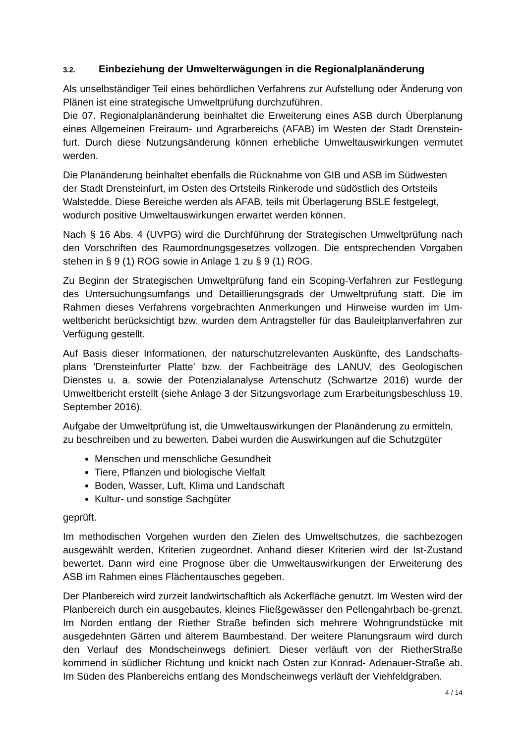3.2. Einbeziehung der Umwelterwägungen in die Regionalplanänderung
Als unselbständiger Teil eines behördlichen Verfahrens zur Aufstellung oder Änderung von Plänen ist eine strategische Umweltprüfung durchzuführen.
Die 07. Regionalplanänderung beinhaltet die Erweiterung eines ASB durch Überplanung eines Allgemeinen Freiraum- und Agrarbereichs (AFAB) im Westen der Stadt Drenstein-furt. Durch diese Nutzungsänderung können erhebliche Umweltauswirkungen vermutet werden.
Die Planänderung beinhaltet ebenfalls die Rücknahme von GIB und ASB im Südwesten der Stadt Drensteinfurt, im Osten des Ortsteils Rinkerode und südöstlich des Ortsteils Walstedde. Diese Bereiche werden als AFAB, teils mit Überlagerung BSLE festgelegt, wodurch positive Umweltauswirkungen erwartet werden können.
Nach § 16 Abs. 4 (UVPG) wird die Durchführung der Strategischen Umweltprüfung nach den Vorschriften des Raumordnungsgesetzes vollzogen. Die entsprechenden Vorgaben stehen in § 9 (1) ROG sowie in Anlage 1 zu § 9 (1) ROG.
Zu Beginn der Strategischen Umweltprüfung fand ein Scoping-Verfahren zur Festlegung des Untersuchungsumfangs und Detaillierungsgrads der Umweltprüfung statt. Die im Rahmen dieses Verfahrens vorgebrachten Anmerkungen und Hinweise wurden im Um-weltbericht berücksichtigt bzw. wurden dem Antragsteller für das Bauleitplanverfahren zur Verfügung gestellt.
Auf Basis dieser Informationen, der naturschutzrelevanten Auskünfte, des Landschafts-plans 'Drensteinfurter Platte' bzw. der Fachbeiträge des LANUV, des Geologischen Dienstes u. a. sowie der Potenzialanalyse Artenschutz (Schwartze 2016) wurde der Umweltbericht erstellt (siehe Anlage 3 der Sitzungsvorlage zum Erarbeitungsbeschluss 19. September 2016).
Aufgabe der Umweltprüfung ist, die Umweltauswirkungen der Planänderung zu ermitteln, zu beschreiben und zu bewerten. Dabei wurden die Auswirkungen auf die Schutzgüter
Menschen und menschliche Gesundheit
Tiere, Pflanzen und biologische Vielfalt
Boden, Wasser, Luft, Klima und Landschaft
Kultur- und sonstige Sachgüter
geprüft.
Im methodischen Vorgehen wurden den Zielen des Umweltschutzes, die sachbezogen ausgewählt werden, Kriterien zugeordnet. Anhand dieser Kriterien wird der Ist-Zustand bewertet. Dann wird eine Prognose über die Umweltauswirkungen der Erweiterung des ASB im Rahmen eines Flächentausches gegeben.
Der Planbereich wird zurzeit landwirtschafltich als Ackerfläche genutzt. Im Westen wird der Planbereich durch ein ausgebautes, kleines Fließgewässer den Pellengahrbach be-grenzt. Im Norden entlang der Riether Straße befinden sich mehrere Wohngrundstücke mit ausgedehnten Gärten und älterem Baumbestand. Der weitere Planungsraum wird durch den Verlauf des Mondscheinwegs definiert. Dieser verläuft von der RietherStraße kommend in südlicher Richtung und knickt nach Osten zur Konrad- Adenauer-Straße ab. Im Süden des Planbereichs entlang des Mondscheinwegs verläuft der Viehfeldgraben.
4 / 14